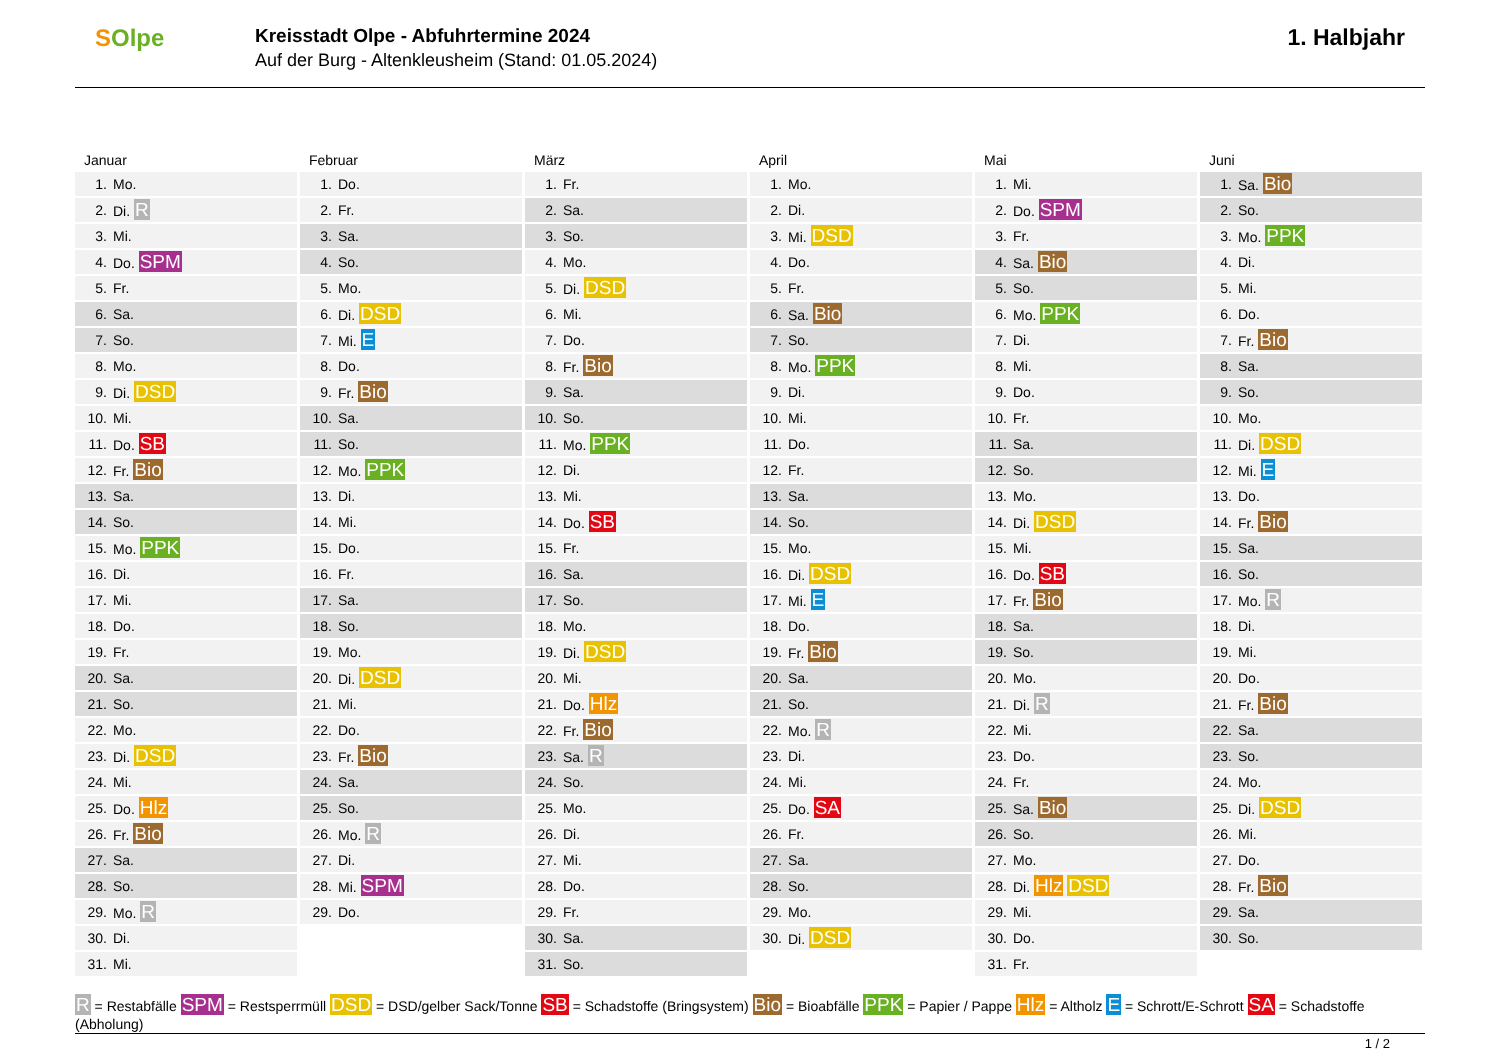SOlpe
Kreisstadt Olpe - Abfuhrtermine 2024
Auf der Burg - Altenkleusheim (Stand: 01.05.2024)
1. Halbjahr
Januar
| 1. | Mo. |
| 2. | Di. R |
| 3. | Mi. |
| 4. | Do. SPM |
| 5. | Fr. |
| 6. | Sa. |
| 7. | So. |
| 8. | Mo. |
| 9. | Di. DSD |
| 10. | Mi. |
| 11. | Do. SB |
| 12. | Fr. Bio |
| 13. | Sa. |
| 14. | So. |
| 15. | Mo. PPK |
| 16. | Di. |
| 17. | Mi. |
| 18. | Do. |
| 19. | Fr. |
| 20. | Sa. |
| 21. | So. |
| 22. | Mo. |
| 23. | Di. DSD |
| 24. | Mi. |
| 25. | Do. Hlz |
| 26. | Fr. Bio |
| 27. | Sa. |
| 28. | So. |
| 29. | Mo. R |
| 30. | Di. |
| 31. | Mi. |
Februar
| 1. | Do. |
| 2. | Fr. |
| 3. | Sa. |
| 4. | So. |
| 5. | Mo. |
| 6. | Di. DSD |
| 7. | Mi. E |
| 8. | Do. |
| 9. | Fr. Bio |
| 10. | Sa. |
| 11. | So. |
| 12. | Mo. PPK |
| 13. | Di. |
| 14. | Mi. |
| 15. | Do. |
| 16. | Fr. |
| 17. | Sa. |
| 18. | So. |
| 19. | Mo. |
| 20. | Di. DSD |
| 21. | Mi. |
| 22. | Do. |
| 23. | Fr. Bio |
| 24. | Sa. |
| 25. | So. |
| 26. | Mo. R |
| 27. | Di. |
| 28. | Mi. SPM |
| 29. | Do. |
März
| 1. | Fr. |
| 2. | Sa. |
| 3. | So. |
| 4. | Mo. |
| 5. | Di. DSD |
| 6. | Mi. |
| 7. | Do. |
| 8. | Fr. Bio |
| 9. | Sa. |
| 10. | So. |
| 11. | Mo. PPK |
| 12. | Di. |
| 13. | Mi. |
| 14. | Do. SB |
| 15. | Fr. |
| 16. | Sa. |
| 17. | So. |
| 18. | Mo. |
| 19. | Di. DSD |
| 20. | Mi. |
| 21. | Do. Hlz |
| 22. | Fr. Bio |
| 23. | Sa. R |
| 24. | So. |
| 25. | Mo. |
| 26. | Di. |
| 27. | Mi. |
| 28. | Do. |
| 29. | Fr. |
| 30. | Sa. |
| 31. | So. |
April
| 1. | Mo. |
| 2. | Di. |
| 3. | Mi. DSD |
| 4. | Do. |
| 5. | Fr. |
| 6. | Sa. Bio |
| 7. | So. |
| 8. | Mo. PPK |
| 9. | Di. |
| 10. | Mi. |
| 11. | Do. |
| 12. | Fr. |
| 13. | Sa. |
| 14. | So. |
| 15. | Mo. |
| 16. | Di. DSD |
| 17. | Mi. E |
| 18. | Do. |
| 19. | Fr. Bio |
| 20. | Sa. |
| 21. | So. |
| 22. | Mo. R |
| 23. | Di. |
| 24. | Mi. |
| 25. | Do. SA |
| 26. | Fr. |
| 27. | Sa. |
| 28. | So. |
| 29. | Mo. |
| 30. | Di. DSD |
Mai
| 1. | Mi. |
| 2. | Do. SPM |
| 3. | Fr. |
| 4. | Sa. Bio |
| 5. | So. |
| 6. | Mo. PPK |
| 7. | Di. |
| 8. | Mi. |
| 9. | Do. |
| 10. | Fr. |
| 11. | Sa. |
| 12. | So. |
| 13. | Mo. |
| 14. | Di. DSD |
| 15. | Mi. |
| 16. | Do. SB |
| 17. | Fr. Bio |
| 18. | Sa. |
| 19. | So. |
| 20. | Mo. |
| 21. | Di. R |
| 22. | Mi. |
| 23. | Do. |
| 24. | Fr. |
| 25. | Sa. Bio |
| 26. | So. |
| 27. | Mo. |
| 28. | Di. Hlz DSD |
| 29. | Mi. |
| 30. | Do. |
| 31. | Fr. |
Juni
| 1. | Sa. Bio |
| 2. | So. |
| 3. | Mo. PPK |
| 4. | Di. |
| 5. | Mi. |
| 6. | Do. |
| 7. | Fr. Bio |
| 8. | Sa. |
| 9. | So. |
| 10. | Mo. |
| 11. | Di. DSD |
| 12. | Mi. E |
| 13. | Do. |
| 14. | Fr. Bio |
| 15. | Sa. |
| 16. | So. |
| 17. | Mo. R |
| 18. | Di. |
| 19. | Mi. |
| 20. | Do. |
| 21. | Fr. Bio |
| 22. | Sa. |
| 23. | So. |
| 24. | Mo. |
| 25. | Di. DSD |
| 26. | Mi. |
| 27. | Do. |
| 28. | Fr. Bio |
| 29. | Sa. |
| 30. | So. |
R = Restabfälle SPM = Restsperrmüll DSD = DSD/gelber Sack/Tonne SB = Schadstoffe (Bringsystem) Bio = Bioabfälle PPK = Papier / Pappe Hlz = Altholz E = Schrott/E-Schrott SA = Schadstoffe (Abholung)
1 / 2